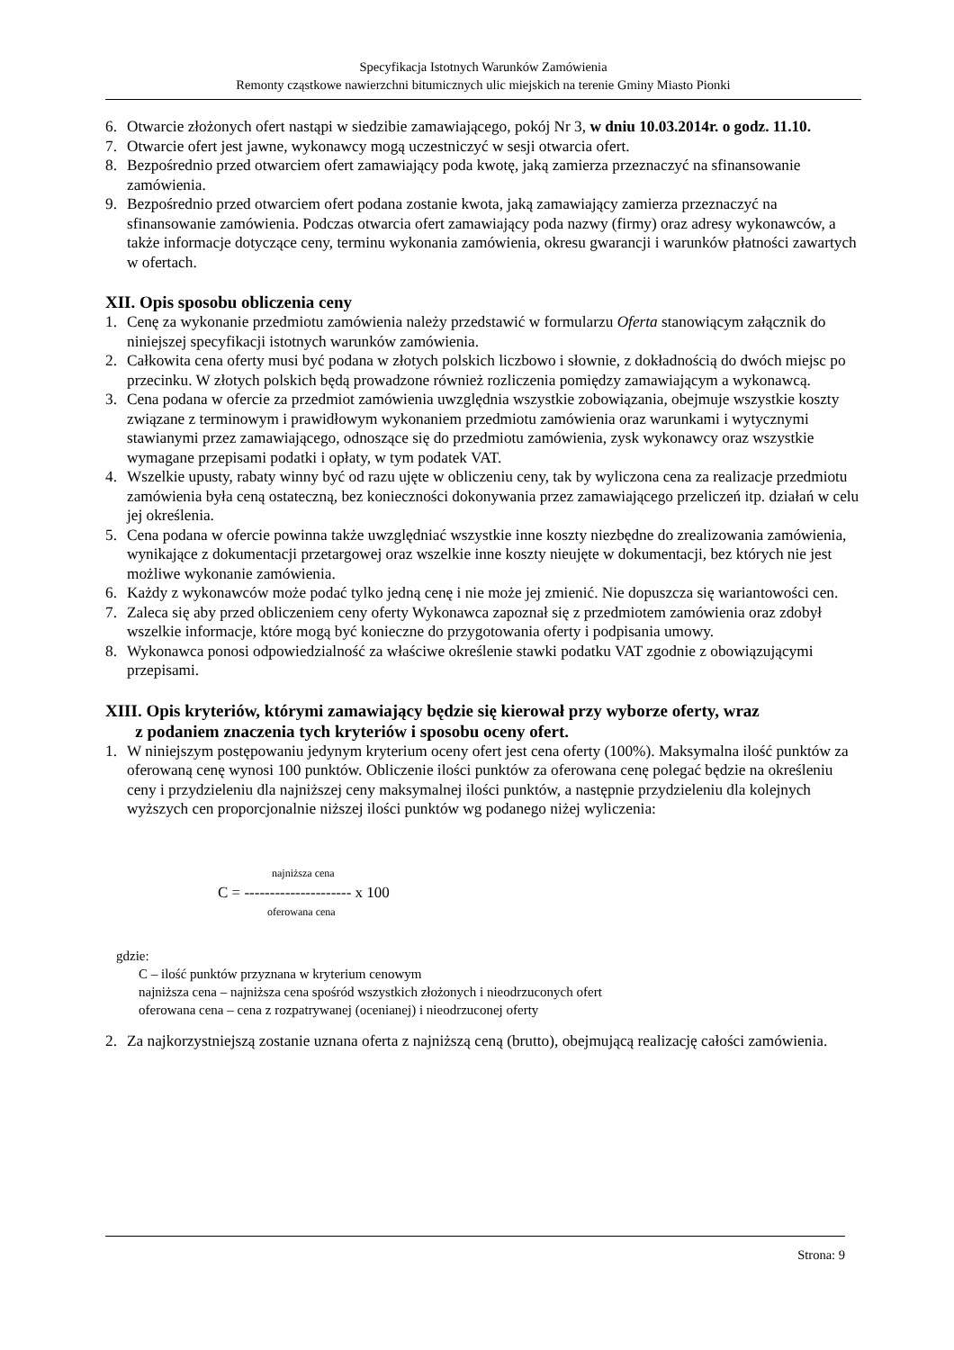Specyfikacja Istotnych Warunków Zamówienia
Remonty cząstkowe nawierzchni bitumicznych ulic miejskich na terenie Gminy Miasto Pionki
6. Otwarcie złożonych ofert nastąpi w siedzibie zamawiającego, pokój Nr 3, w dniu 10.03.2014r. o godz. 11.10.
7. Otwarcie ofert jest jawne, wykonawcy mogą uczestniczyć w sesji otwarcia ofert.
8. Bezpośrednio przed otwarciem ofert zamawiający poda kwotę, jaką zamierza przeznaczyć na sfinansowanie zamówienia.
9. Bezpośrednio przed otwarciem ofert podana zostanie kwota, jaką zamawiający zamierza przeznaczyć na sfinansowanie zamówienia. Podczas otwarcia ofert zamawiający poda nazwy (firmy) oraz adresy wykonawców, a także informacje dotyczące ceny, terminu wykonania zamówienia, okresu gwarancji i warunków płatności zawartych w ofertach.
XII. Opis sposobu obliczenia ceny
1. Cenę za wykonanie przedmiotu zamówienia należy przedstawić w formularzu Oferta stanowiącym załącznik do niniejszej specyfikacji istotnych warunków zamówienia.
2. Całkowita cena oferty musi być podana w złotych polskich liczbowo i słownie, z dokładnością do dwóch miejsc po przecinku. W złotych polskich będą prowadzone również rozliczenia pomiędzy zamawiającym a wykonawcą.
3. Cena podana w ofercie za przedmiot zamówienia uwzględnia wszystkie zobowiązania, obejmuje wszystkie koszty związane z terminowym i prawidłowym wykonaniem przedmiotu zamówienia oraz warunkami i wytycznymi stawianymi przez zamawiającego, odnoszące się do przedmiotu zamówienia, zysk wykonawcy oraz wszystkie wymagane przepisami podatki i opłaty, w tym podatek VAT.
4. Wszelkie upusty, rabaty winny być od razu ujęte w obliczeniu ceny, tak by wyliczona cena za realizacje przedmiotu zamówienia była ceną ostateczną, bez konieczności dokonywania przez zamawiającego przeliczeń itp. działań w celu jej określenia.
5. Cena podana w ofercie powinna także uwzględniać wszystkie inne koszty niezbędne do zrealizowania zamówienia, wynikające z dokumentacji przetargowej oraz wszelkie inne koszty nieujęte w dokumentacji, bez których nie jest możliwe wykonanie zamówienia.
6. Każdy z wykonawców może podać tylko jedną cenę i nie może jej zmienić. Nie dopuszcza się wariantowości cen.
7. Zaleca się aby przed obliczeniem ceny oferty Wykonawca zapoznał się z przedmiotem zamówienia oraz zdobył wszelkie informacje, które mogą być konieczne do przygotowania oferty i podpisania umowy.
8. Wykonawca ponosi odpowiedzialność za właściwe określenie stawki podatku VAT zgodnie z obowiązującymi przepisami.
XIII. Opis kryteriów, którymi zamawiający będzie się kierował przy wyborze oferty, wraz
z podaniem znaczenia tych kryteriów i sposobu oceny ofert.
1. W niniejszym postępowaniu jedynym kryterium oceny ofert jest cena oferty (100%). Maksymalna ilość punktów za oferowaną cenę wynosi 100 punktów. Obliczenie ilości punktów za oferowana cenę polegać będzie na określeniu ceny i przydzieleniu dla najniższej ceny maksymalnej ilości punktów, a następnie przydzieleniu dla kolejnych wyższych cen proporcjonalnie niższej ilości punktów wg podanego niżej wyliczenia:
najniższa cena
C = --------------------- x 100
oferowana cena
gdzie:
C – ilość punktów przyznana w kryterium cenowym
najniższa cena – najniższa cena spośród wszystkich złożonych i nieodrzuconych ofert
oferowana cena – cena z rozpatrywanej (ocenianej) i nieodrzuconej oferty
2. Za najkorzystniejszą zostanie uznana oferta z najniższą ceną (brutto), obejmującą realizację całości zamówienia.
Strona: 9